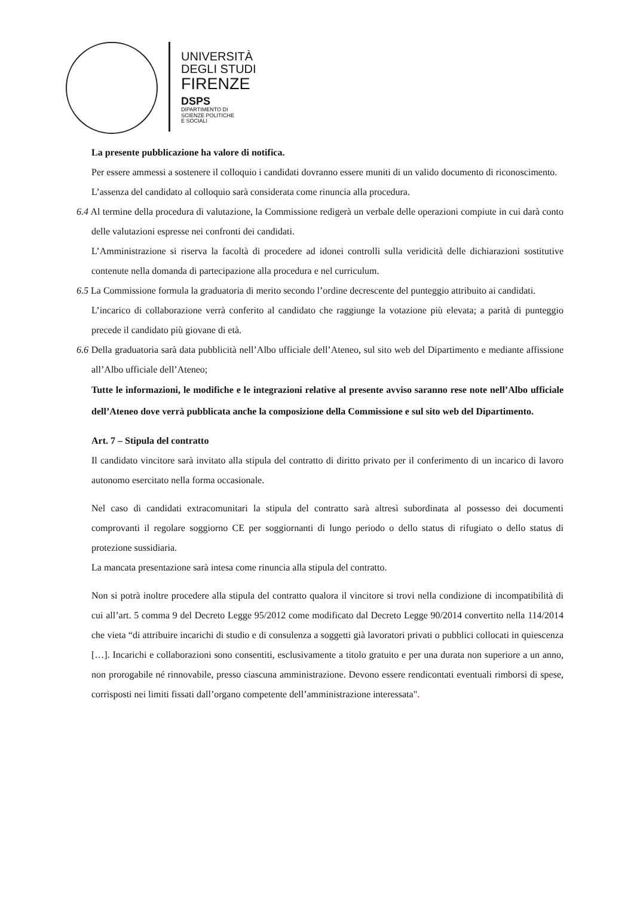UNIVERSITÀ
DEGLI STUDI
FIRENZE
DSPS
DIPARTIMENTO DI
SCIENZE POLITICHE
E SOCIALI
La presente pubblicazione ha valore di notifica.
Per essere ammessi a sostenere il colloquio i candidati dovranno essere muniti di un valido documento di riconoscimento.
L’assenza del candidato al colloquio sarà considerata come rinuncia alla procedura.
6.4 Al termine della procedura di valutazione, la Commissione redigerà un verbale delle operazioni compiute in cui darà conto delle valutazioni espresse nei confronti dei candidati.
L’Amministrazione si riserva la facoltà di procedere ad idonei controlli sulla veridicità delle dichiarazioni sostitutive contenute nella domanda di partecipazione alla procedura e nel curriculum.
6.5 La Commissione formula la graduatoria di merito secondo l’ordine decrescente del punteggio attribuito ai candidati.
L’incarico di collaborazione verrà conferito al candidato che raggiunge la votazione più elevata; a parità di punteggio precede il candidato più giovane di età.
6.6 Della graduatoria sarà data pubblicità nell’Albo ufficiale dell’Ateneo, sul sito web del Dipartimento e mediante affissione all’Albo ufficiale dell’Ateneo;
Tutte le informazioni, le modifiche e le integrazioni relative al presente avviso saranno rese note nell’Albo ufficiale dell’Ateneo dove verrà pubblicata anche la composizione della Commissione e sul sito web del Dipartimento.
Art. 7 – Stipula del contratto
Il candidato vincitore sarà invitato alla stipula del contratto di diritto privato per il conferimento di un incarico di lavoro autonomo esercitato nella forma occasionale.
Nel caso di candidati extracomunitari la stipula del contratto sarà altresì subordinata al possesso dei documenti comprovanti il regolare soggiorno CE per soggiornanti di lungo periodo o dello status di rifugiato o dello status di protezione sussidiaria.
La mancata presentazione sarà intesa come rinuncia alla stipula del contratto.
Non si potrà inoltre procedere alla stipula del contratto qualora il vincitore si trovi nella condizione di incompatibilità di cui all’art. 5 comma 9 del Decreto Legge 95/2012 come modificato dal Decreto Legge 90/2014 convertito nella 114/2014 che vieta “di attribuire incarichi di studio e di consulenza a soggetti già lavoratori privati o pubblici collocati in quiescenza […]. Incarichi e collaborazioni sono consentiti, esclusivamente a titolo gratuito e per una durata non superiore a un anno, non prorogabile né rinnovabile, presso ciascuna amministrazione. Devono essere rendicontati eventuali rimborsi di spese, corrisposti nei limiti fissati dall’organo competente dell’amministrazione interessata".